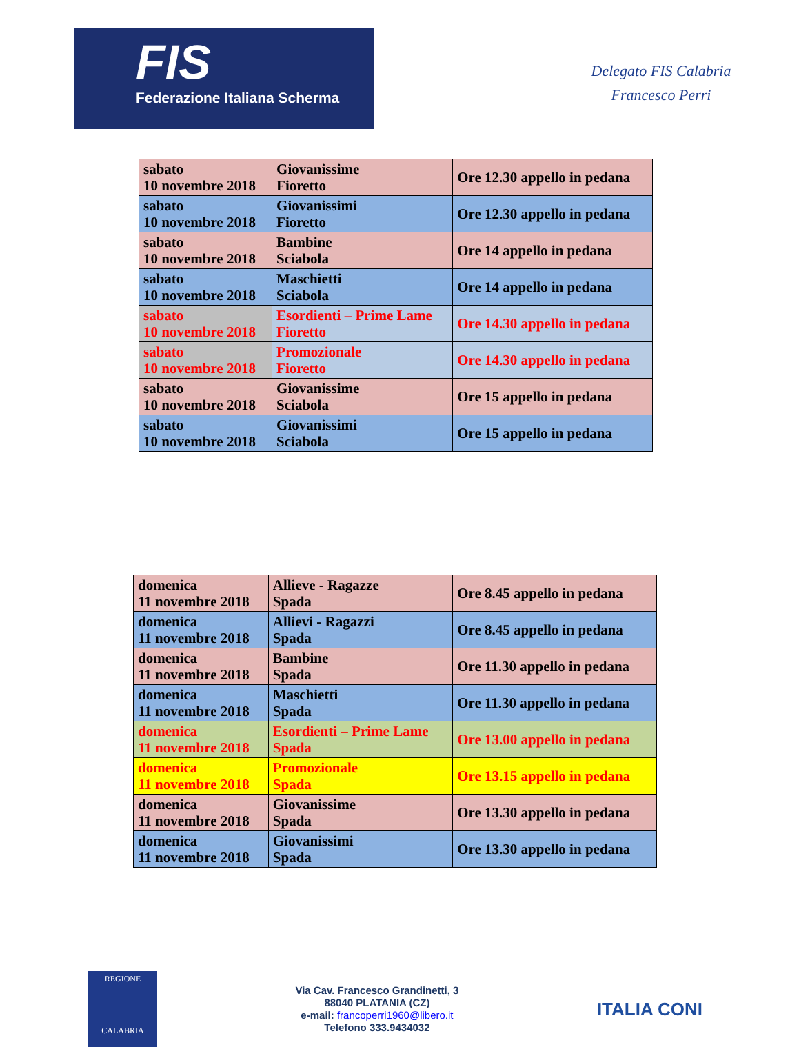FIS
Federazione Italiana Scherma
Delegato FIS Calabria
Francesco Perri
| sabato 10 novembre 2018 | Giovanissime Fioretto | Ore 12.30 appello in pedana |
| sabato 10 novembre 2018 | Giovanissimi Fioretto | Ore 12.30 appello in pedana |
| sabato 10 novembre 2018 | Bambine Sciabola | Ore 14 appello in pedana |
| sabato 10 novembre 2018 | Maschietti Sciabola | Ore 14 appello in pedana |
| sabato 10 novembre 2018 | Esordienti – Prime Lame Fioretto | Ore 14.30 appello in pedana |
| sabato 10 novembre 2018 | Promozionale Fioretto | Ore 14.30 appello in pedana |
| sabato 10 novembre 2018 | Giovanissime Sciabola | Ore 15 appello in pedana |
| sabato 10 novembre 2018 | Giovanissimi Sciabola | Ore 15 appello in pedana |
| domenica 11 novembre 2018 | Allieve - Ragazze Spada | Ore 8.45 appello in pedana |
| domenica 11 novembre 2018 | Allievi - Ragazzi Spada | Ore 8.45 appello in pedana |
| domenica 11 novembre 2018 | Bambine Spada | Ore 11.30 appello in pedana |
| domenica 11 novembre 2018 | Maschietti Spada | Ore 11.30 appello in pedana |
| domenica 11 novembre 2018 | Esordienti – Prime Lame Spada | Ore 13.00 appello in pedana |
| domenica 11 novembre 2018 | Promozionale Spada | Ore 13.15 appello in pedana |
| domenica 11 novembre 2018 | Giovanissime Spada | Ore 13.30 appello in pedana |
| domenica 11 novembre 2018 | Giovanissimi Spada | Ore 13.30 appello in pedana |
REGIONE
CALABRIA
Via Cav. Francesco Grandinetti, 3
88040 PLATANIA (CZ)
e-mail: francoperri1960@libero.it
Telefono 333.9434032
ITALIA CONI